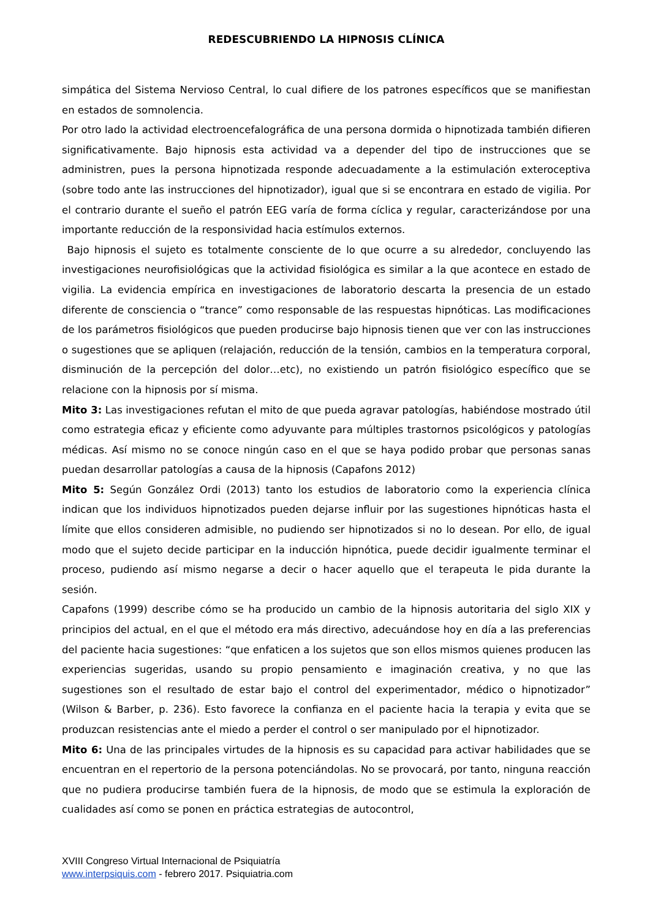REDESCUBRIENDO LA HIPNOSIS CLÍNICA
simpática del Sistema Nervioso Central, lo cual difiere de los patrones específicos que se manifiestan en estados de somnolencia.
Por otro lado la actividad electroencefalográfica de una persona dormida o hipnotizada también difieren significativamente. Bajo hipnosis esta actividad va a depender del tipo de instrucciones que se administren, pues la persona hipnotizada responde adecuadamente a la estimulación exteroceptiva (sobre todo ante las instrucciones del hipnotizador), igual que si se encontrara en estado de vigilia. Por el contrario durante el sueño el patrón EEG varía de forma cíclica y regular, caracterizándose por una importante reducción de la responsividad hacia estímulos externos.
Bajo hipnosis el sujeto es totalmente consciente de lo que ocurre a su alrededor, concluyendo las investigaciones neurofisiológicas que la actividad fisiológica es similar a la que acontece en estado de vigilia. La evidencia empírica en investigaciones de laboratorio descarta la presencia de un estado diferente de consciencia o “trance” como responsable de las respuestas hipnóticas. Las modificaciones de los parámetros fisiológicos que pueden producirse bajo hipnosis tienen que ver con las instrucciones o sugestiones que se apliquen (relajación, reducción de la tensión, cambios en la temperatura corporal, disminución de la percepción del dolor…etc), no existiendo un patrón fisiológico específico que se relacione con la hipnosis por sí misma.
Mito 3: Las investigaciones refutan el mito de que pueda agravar patologías, habiéndose mostrado útil como estrategia eficaz y eficiente como adyuvante para múltiples trastornos psicológicos y patologías médicas. Así mismo no se conoce ningún caso en el que se haya podido probar que personas sanas puedan desarrollar patologías a causa de la hipnosis (Capafons 2012)
Mito 5: Según González Ordi (2013) tanto los estudios de laboratorio como la experiencia clínica indican que los individuos hipnotizados pueden dejarse influir por las sugestiones hipnóticas hasta el límite que ellos consideren admisible, no pudiendo ser hipnotizados si no lo desean. Por ello, de igual modo que el sujeto decide participar en la inducción hipnótica, puede decidir igualmente terminar el proceso, pudiendo así mismo negarse a decir o hacer aquello que el terapeuta le pida durante la sesión.
Capafons (1999) describe cómo se ha producido un cambio de la hipnosis autoritaria del siglo XIX y principios del actual, en el que el método era más directivo, adecuándose hoy en día a las preferencias del paciente hacia sugestiones: “que enfaticen a los sujetos que son ellos mismos quienes producen las experiencias sugeridas, usando su propio pensamiento e imaginación creativa, y no que las sugestiones son el resultado de estar bajo el control del experimentador, médico o hipnotizador” (Wilson & Barber, p. 236). Esto favorece la confianza en el paciente hacia la terapia y evita que se produzcan resistencias ante el miedo a perder el control o ser manipulado por el hipnotizador.
Mito 6: Una de las principales virtudes de la hipnosis es su capacidad para activar habilidades que se encuentran en el repertorio de la persona potenciándolas. No se provocará, por tanto, ninguna reacción que no pudiera producirse también fuera de la hipnosis, de modo que se estimula la exploración de cualidades así como se ponen en práctica estrategias de autocontrol,
XVIII Congreso Virtual Internacional de Psiquiatría
www.interpsiquis.com - febrero 2017. Psiquiatria.com